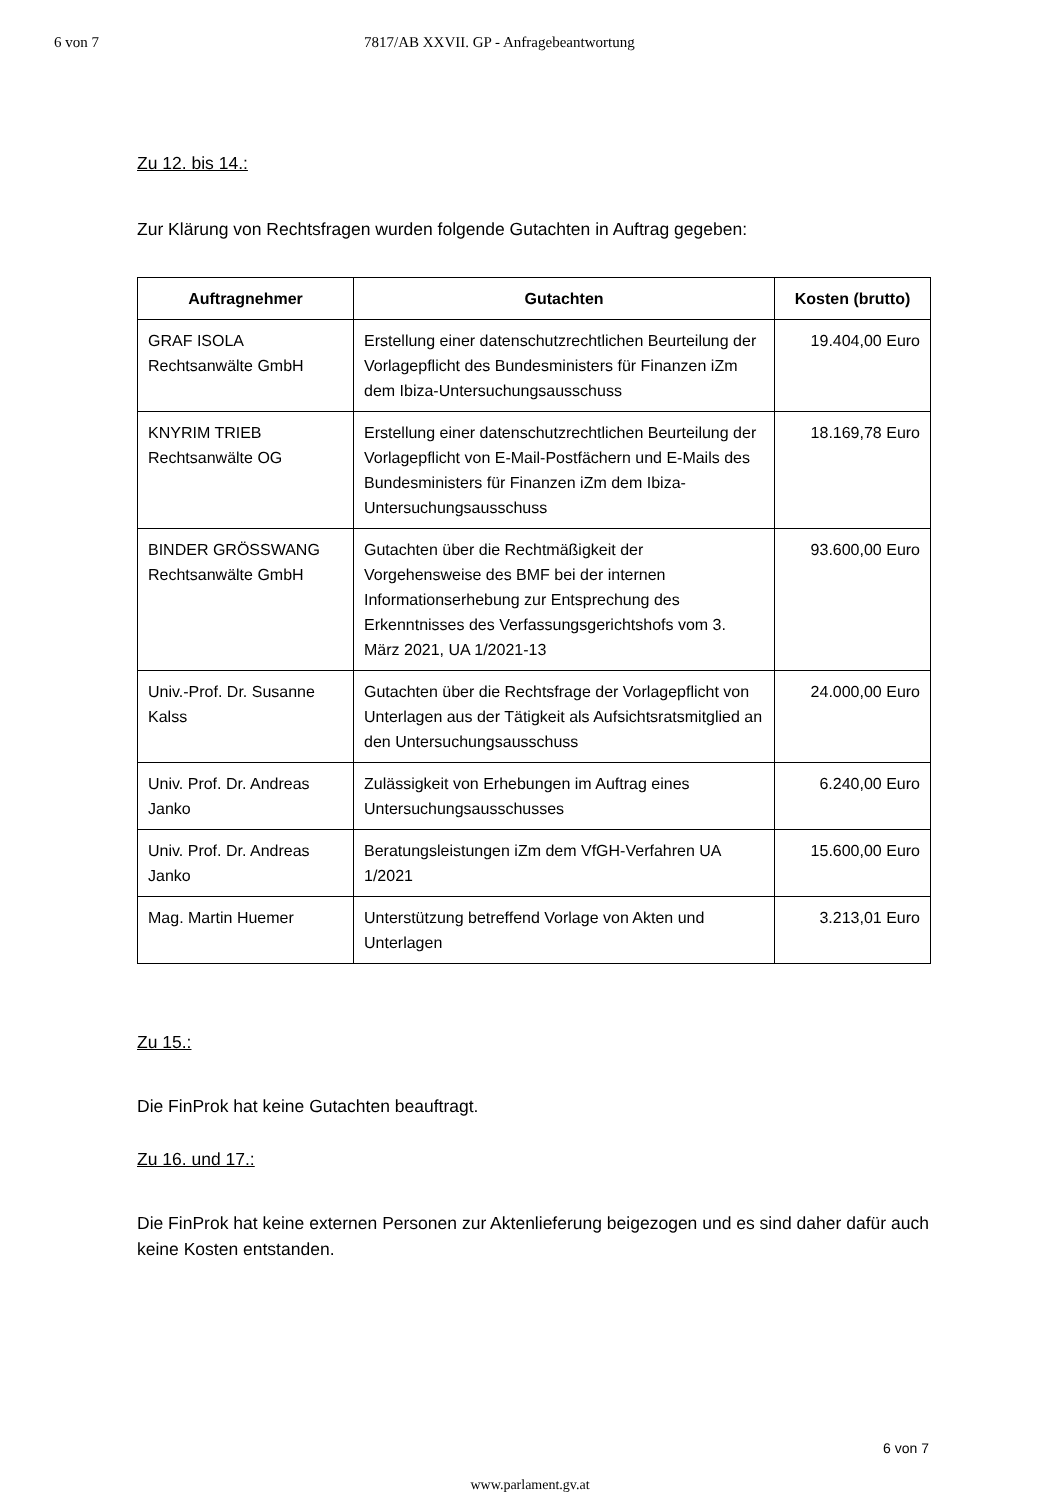6 von 7 7817/AB XXVII. GP - Anfragebeantwortung
Zu 12. bis 14.:
Zur Klärung von Rechtsfragen wurden folgende Gutachten in Auftrag gegeben:
| Auftragnehmer | Gutachten | Kosten (brutto) |
| --- | --- | --- |
| GRAF ISOLA Rechtsanwälte GmbH | Erstellung einer datenschutzrechtlichen Beurteilung der Vorlagepflicht des Bundesministers für Finanzen iZm dem Ibiza-Untersuchungsausschuss | 19.404,00 Euro |
| KNYRIM TRIEB Rechtsanwälte OG | Erstellung einer datenschutzrechtlichen Beurteilung der Vorlagepflicht von E-Mail-Postfächern und E-Mails des Bundesministers für Finanzen iZm dem Ibiza-Untersuchungsausschuss | 18.169,78 Euro |
| BINDER GRÖSSWANG Rechtsanwälte GmbH | Gutachten über die Rechtmäßigkeit der Vorgehensweise des BMF bei der internen Informationserhebung zur Entsprechung des Erkenntnisses des Verfassungsgerichtshofs vom 3. März 2021, UA 1/2021-13 | 93.600,00 Euro |
| Univ.-Prof. Dr. Susanne Kalss | Gutachten über die Rechtsfrage der Vorlagepflicht von Unterlagen aus der Tätigkeit als Aufsichtsratsmitglied an den Untersuchungsausschuss | 24.000,00 Euro |
| Univ. Prof. Dr. Andreas Janko | Zulässigkeit von Erhebungen im Auftrag eines Untersuchungsausschusses | 6.240,00 Euro |
| Univ. Prof. Dr. Andreas Janko | Beratungsleistungen iZm dem VfGH-Verfahren UA 1/2021 | 15.600,00 Euro |
| Mag. Martin Huemer | Unterstützung betreffend Vorlage von Akten und Unterlagen | 3.213,01 Euro |
Zu 15.:
Die FinProk hat keine Gutachten beauftragt.
Zu 16. und 17.:
Die FinProk hat keine externen Personen zur Aktenlieferung beigezogen und es sind daher dafür auch keine Kosten entstanden.
6 von 7
www.parlament.gv.at